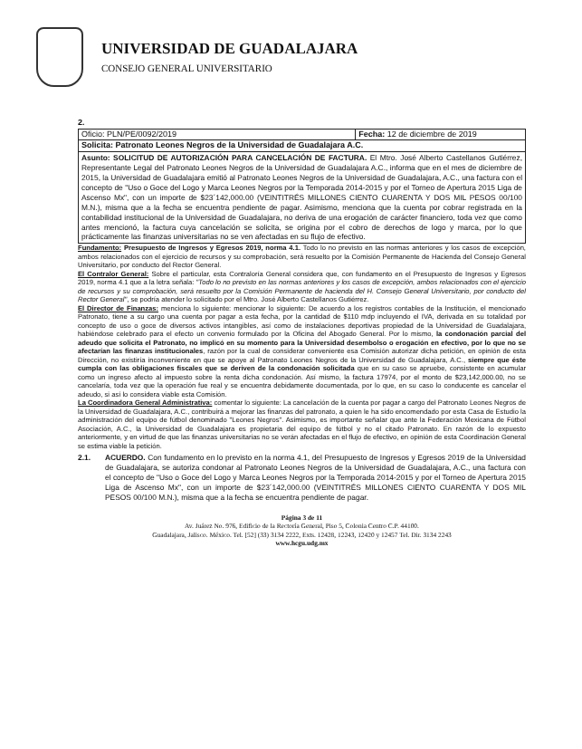UNIVERSIDAD DE GUADALAJARA
CONSEJO GENERAL UNIVERSITARIO
2.
| Oficio: PLN/PE/0092/2019 | Fecha: 12 de diciembre de 2019 |
| Solicita: Patronato Leones Negros de la Universidad de Guadalajara A.C. | |
Asunto: SOLICITUD DE AUTORIZACIÓN PARA CANCELACIÓN DE FACTURA. El Mtro. José Alberto Castellanos Gutiérrez, Representante Legal del Patronato Leones Negros de la Universidad de Guadalajara A.C., informa que en el mes de diciembre de 2015, la Universidad de Guadalajara emitió al Patronato Leones Negros de la Universidad de Guadalajara, A.C., una factura con el concepto de "Uso o Goce del Logo y Marca Leones Negros por la Temporada 2014-2015 y por el Torneo de Apertura 2015 Liga de Ascenso Mx", con un importe de $23´142,000.00 (VEINTITRÉS MILLONES CIENTO CUARENTA Y DOS MIL PESOS 00/100 M.N.), misma que a la fecha se encuentra pendiente de pagar. Asimismo, menciona que la cuenta por cobrar registrada en la contabilidad institucional de la Universidad de Guadalajara, no deriva de una erogación de carácter financiero, toda vez que como antes mencionó, la factura cuya cancelación se solicita, se origina por el cobro de derechos de logo y marca, por lo que prácticamente las finanzas universitarias no se ven afectadas en su flujo de efectivo.
Fundamento: Presupuesto de Ingresos y Egresos 2019, norma 4.1. Todo lo no previsto en las normas anteriores y los casos de excepción, ambos relacionados con el ejercicio de recursos y su comprobación, será resuelto por la Comisión Permanente de Hacienda del Consejo General Universitario, por conducto del Rector General.
El Contralor General: Sobre el particular, esta Contraloría General considera que, con fundamento en el Presupuesto de Ingresos y Egresos 2019, norma 4.1 que a la letra señala: "Todo lo no previsto en las normas anteriores y los casos de excepción, ambos relacionados con el ejercicio de recursos y su comprobación, será resuelto por la Comisión Permanente de hacienda del H. Consejo General Universitario, por conducto del Rector General", se podría atender lo solicitado por el Mtro. José Alberto Castellanos Gutiérrez.
El Director de Finanzas: menciona lo siguiente: mencionar lo siguiente: De acuerdo a los registros contables de la Institución, el mencionado Patronato, tiene a su cargo una cuenta por pagar a esta fecha, por la cantidad de $110 mdp incluyendo el IVA, derivada en su totalidad por concepto de uso o goce de diversos activos intangibles, así como de instalaciones deportivas propiedad de la Universidad de Guadalajara, habiéndose celebrado para el efecto un convenio formulado por la Oficina del Abogado General. Por lo mismo, la condonación parcial del adeudo que solicita el Patronato, no implicó en su momento para la Universidad desembolso o erogación en efectivo, por lo que no se afectarían las finanzas institucionales, razón por la cual de considerar conveniente esa Comisión autorizar dicha petición, en opinión de esta Dirección, no existiría inconveniente en que se apoye al Patronato Leones Negros de la Universidad de Guadalajara, A.C., siempre que éste cumpla con las obligaciones fiscales que se deriven de la condonación solicitada que en su caso se apruebe, consistente en acumular como un ingreso afecto al impuesto sobre la renta dicha condonación. Así mismo, la factura 17974, por el monto de $23,142,000.00, no se cancelaría, toda vez que la operación fue real y se encuentra debidamente documentada, por lo que, en su caso lo conducente es cancelar el adeudo, si así lo considera viable esta Comisión.
La Coordinadora General Administrativa: comentar lo siguiente: La cancelación de la cuenta por pagar a cargo del Patronato Leones Negros de la Universidad de Guadalajara, A.C., contribuirá a mejorar las finanzas del patronato, a quien le ha sido encomendado por esta Casa de Estudio la administración del equipo de fútbol denominado "Leones Negros". Asimismo, es importante señalar que ante la Federación Mexicana de Fútbol Asociación, A.C., la Universidad de Guadalajara es propietaria del equipo de fútbol y no el citado Patronato. En razón de lo expuesto anteriormente, y en virtud de que las finanzas universitarias no se verán afectadas en el flujo de efectivo, en opinión de esta Coordinación General se estima viable la petición.
2.1. ACUERDO. Con fundamento en lo previsto en la norma 4.1, del Presupuesto de Ingresos y Egresos 2019 de la Universidad de Guadalajara, se autoriza condonar al Patronato Leones Negros de la Universidad de Guadalajara, A.C., una factura con el concepto de "Uso o Goce del Logo y Marca Leones Negros por la Temporada 2014-2015 y por el Torneo de Apertura 2015 Liga de Ascenso Mx", con un importe de $23´142,000.00 (VEINTITRÉS MILLONES CIENTO CUARENTA Y DOS MIL PESOS 00/100 M.N.), misma que a la fecha se encuentra pendiente de pagar.
Página 3 de 11
Av. Juárez No. 976, Edificio de la Rectoría General, Piso 5, Colonia Centro C.P. 44100.
Guadalajara, Jalisco. México. Tel. [52] (33) 3134 2222, Exts. 12428, 12243, 12420 y 12457 Tel. Dir. 3134 2243
www.hcgu.udg.mx